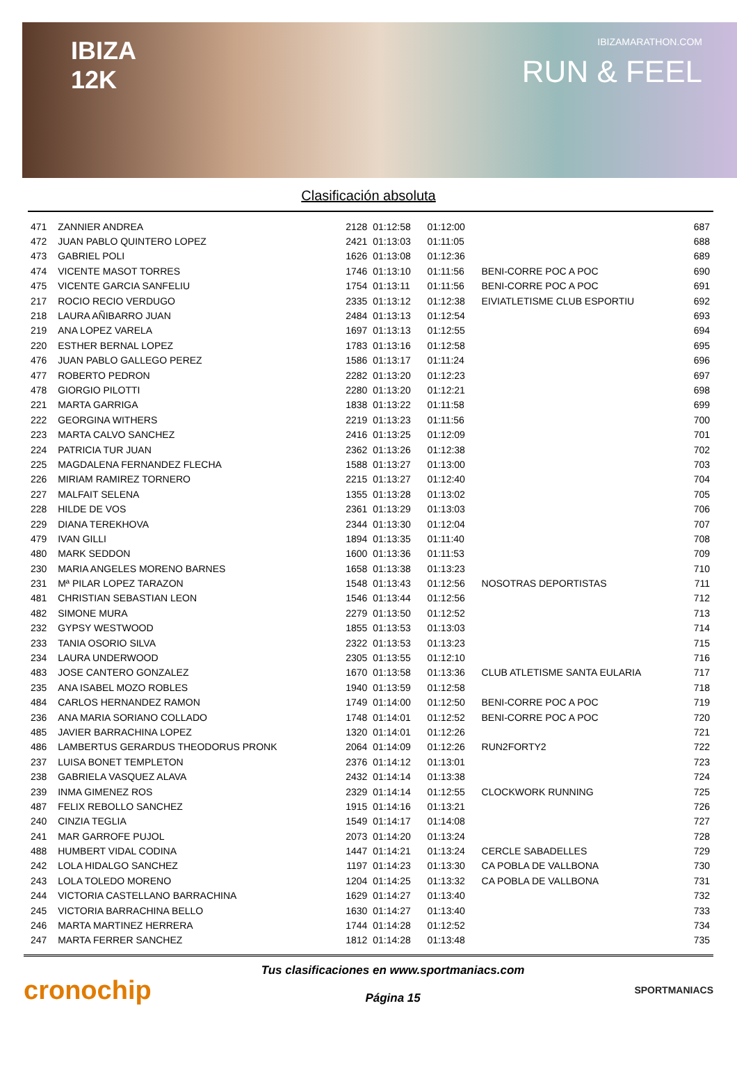IBIZA
12K
IBIZAMARATHON.COM
RUN & FEEL
Clasificación absoluta
| 471 | ZANNIER ANDREA | 2128 | 01:12:58 | 01:12:00 | | 687 |
| 472 | JUAN PABLO QUINTERO LOPEZ | 2421 | 01:13:03 | 01:11:05 | | 688 |
| 473 | GABRIEL POLI | 1626 | 01:13:08 | 01:12:36 | | 689 |
| 474 | VICENTE MASOT TORRES | 1746 | 01:13:10 | 01:11:56 | BENI-CORRE POC A POC | 690 |
| 475 | VICENTE GARCIA SANFELIU | 1754 | 01:13:11 | 01:11:56 | BENI-CORRE POC A POC | 691 |
| 217 | ROCIO RECIO VERDUGO | 2335 | 01:13:12 | 01:12:38 | EIVIATLETISME CLUB ESPORTIU | 692 |
| 218 | LAURA AÑIBARRO JUAN | 2484 | 01:13:13 | 01:12:54 | | 693 |
| 219 | ANA LOPEZ VARELA | 1697 | 01:13:13 | 01:12:55 | | 694 |
| 220 | ESTHER BERNAL LOPEZ | 1783 | 01:13:16 | 01:12:58 | | 695 |
| 476 | JUAN PABLO GALLEGO PEREZ | 1586 | 01:13:17 | 01:11:24 | | 696 |
| 477 | ROBERTO PEDRON | 2282 | 01:13:20 | 01:12:23 | | 697 |
| 478 | GIORGIO PILOTTI | 2280 | 01:13:20 | 01:12:21 | | 698 |
| 221 | MARTA GARRIGA | 1838 | 01:13:22 | 01:11:58 | | 699 |
| 222 | GEORGINA WITHERS | 2219 | 01:13:23 | 01:11:56 | | 700 |
| 223 | MARTA CALVO SANCHEZ | 2416 | 01:13:25 | 01:12:09 | | 701 |
| 224 | PATRICIA TUR JUAN | 2362 | 01:13:26 | 01:12:38 | | 702 |
| 225 | MAGDALENA FERNANDEZ FLECHA | 1588 | 01:13:27 | 01:13:00 | | 703 |
| 226 | MIRIAM RAMIREZ TORNERO | 2215 | 01:13:27 | 01:12:40 | | 704 |
| 227 | MALFAIT SELENA | 1355 | 01:13:28 | 01:13:02 | | 705 |
| 228 | HILDE DE VOS | 2361 | 01:13:29 | 01:13:03 | | 706 |
| 229 | DIANA TEREKHOVA | 2344 | 01:13:30 | 01:12:04 | | 707 |
| 479 | IVAN GILLI | 1894 | 01:13:35 | 01:11:40 | | 708 |
| 480 | MARK SEDDON | 1600 | 01:13:36 | 01:11:53 | | 709 |
| 230 | MARIA ANGELES MORENO BARNES | 1658 | 01:13:38 | 01:13:23 | | 710 |
| 231 | Mª PILAR LOPEZ TARAZON | 1548 | 01:13:43 | 01:12:56 | NOSOTRAS DEPORTISTAS | 711 |
| 481 | CHRISTIAN SEBASTIAN LEON | 1546 | 01:13:44 | 01:12:56 | | 712 |
| 482 | SIMONE MURA | 2279 | 01:13:50 | 01:12:52 | | 713 |
| 232 | GYPSY WESTWOOD | 1855 | 01:13:53 | 01:13:03 | | 714 |
| 233 | TANIA OSORIO SILVA | 2322 | 01:13:53 | 01:13:23 | | 715 |
| 234 | LAURA UNDERWOOD | 2305 | 01:13:55 | 01:12:10 | | 716 |
| 483 | JOSE CANTERO GONZALEZ | 1670 | 01:13:58 | 01:13:36 | CLUB ATLETISME SANTA EULARIA | 717 |
| 235 | ANA ISABEL MOZO ROBLES | 1940 | 01:13:59 | 01:12:58 | | 718 |
| 484 | CARLOS HERNANDEZ RAMON | 1749 | 01:14:00 | 01:12:50 | BENI-CORRE POC A POC | 719 |
| 236 | ANA MARIA SORIANO COLLADO | 1748 | 01:14:01 | 01:12:52 | BENI-CORRE POC A POC | 720 |
| 485 | JAVIER BARRACHINA LOPEZ | 1320 | 01:14:01 | 01:12:26 | | 721 |
| 486 | LAMBERTUS GERARDUS THEODORUS PRONK | 2064 | 01:14:09 | 01:12:26 | RUN2FORTY2 | 722 |
| 237 | LUISA BONET TEMPLETON | 2376 | 01:14:12 | 01:13:01 | | 723 |
| 238 | GABRIELA VASQUEZ ALAVA | 2432 | 01:14:14 | 01:13:38 | | 724 |
| 239 | INMA GIMENEZ ROS | 2329 | 01:14:14 | 01:12:55 | CLOCKWORK RUNNING | 725 |
| 487 | FELIX REBOLLO SANCHEZ | 1915 | 01:14:16 | 01:13:21 | | 726 |
| 240 | CINZIA TEGLIA | 1549 | 01:14:17 | 01:14:08 | | 727 |
| 241 | MAR GARROFE PUJOL | 2073 | 01:14:20 | 01:13:24 | | 728 |
| 488 | HUMBERT VIDAL CODINA | 1447 | 01:14:21 | 01:13:24 | CERCLE SABADELLES | 729 |
| 242 | LOLA HIDALGO SANCHEZ | 1197 | 01:14:23 | 01:13:30 | CA POBLA DE VALLBONA | 730 |
| 243 | LOLA TOLEDO MORENO | 1204 | 01:14:25 | 01:13:32 | CA POBLA DE VALLBONA | 731 |
| 244 | VICTORIA CASTELLANO BARRACHINA | 1629 | 01:14:27 | 01:13:40 | | 732 |
| 245 | VICTORIA BARRACHINA BELLO | 1630 | 01:14:27 | 01:13:40 | | 733 |
| 246 | MARTA MARTINEZ HERRERA | 1744 | 01:14:28 | 01:12:52 | | 734 |
| 247 | MARTA FERRER SANCHEZ | 1812 | 01:14:28 | 01:13:48 | | 735 |
cronochip
Tus clasificaciones en www.sportmaniacs.com
Página 15
SPORTMANIACS